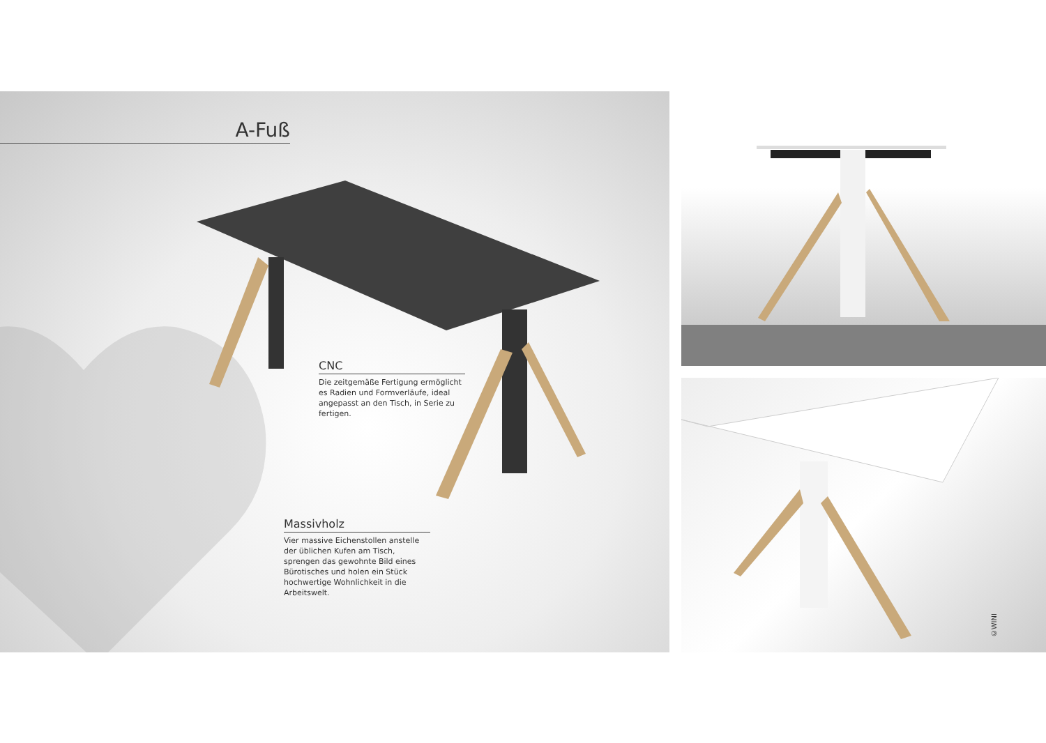A-Fuß
CNC
Die zeitgemäße Fertigung ermöglicht es Radien und Formverläufe, ideal angepasst an den Tisch, in Serie zu fertigen.
Massivholz
Vier massive Eichenstollen anstelle der üblichen Kufen am Tisch, sprengen das gewohnte Bild eines Bürotisches und holen ein Stück hochwertige Wohnlich­keit in die Arbeitswelt.
©WINI